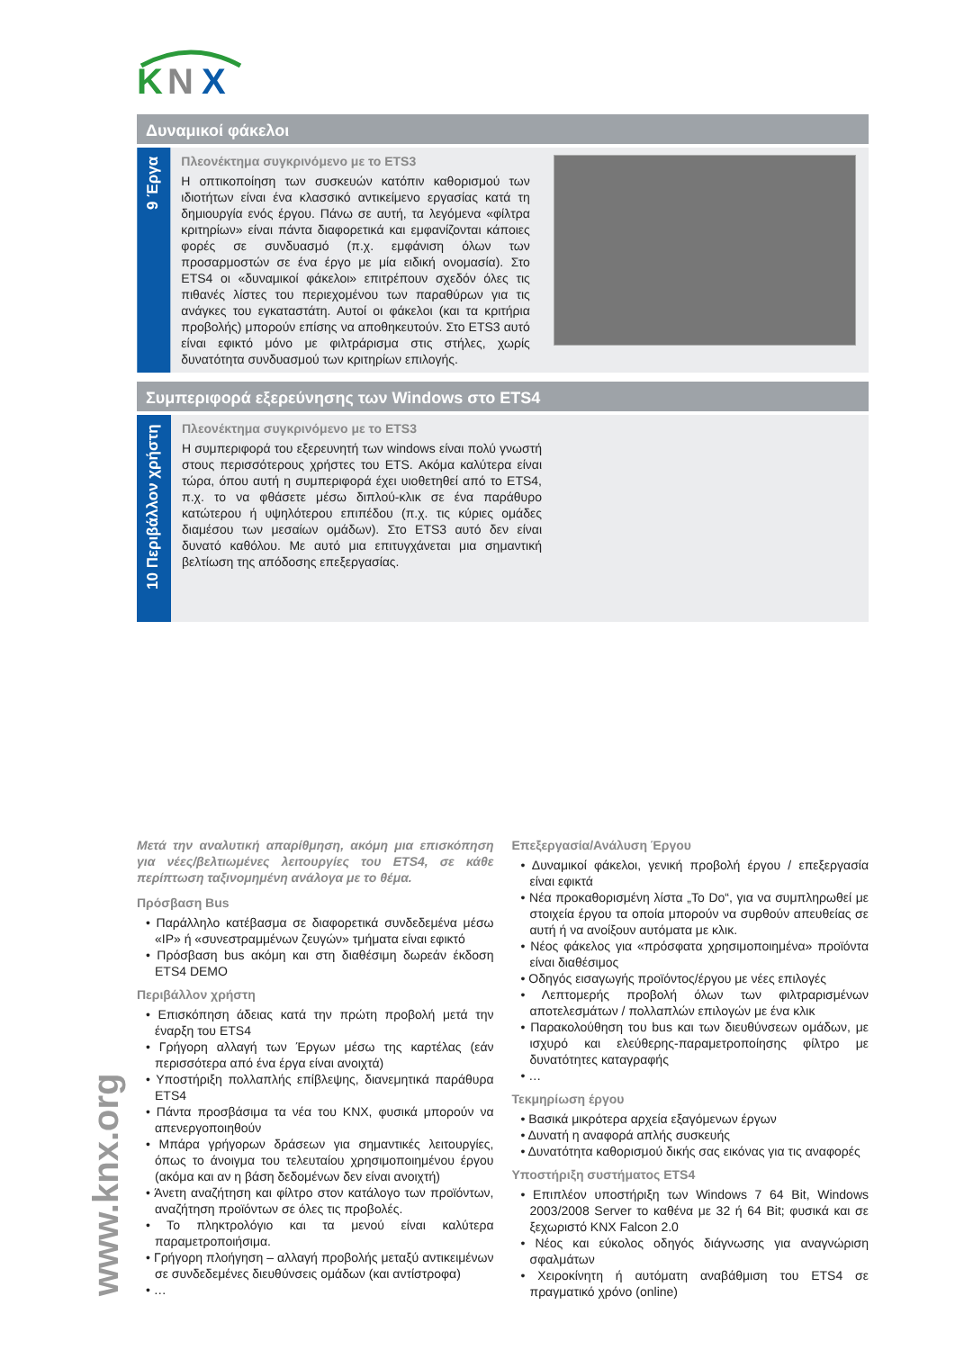K
N
X
Δυναμικοί φάκελοι
9 Έργα
Πλεονέκτημα συγκρινόμενο με το ETS3
Η οπτικοποίηση των συσκευών κατόπιν καθορισμού των ιδιοτήτων είναι ένα κλασσικό αντικείμενο εργασίας κατά τη δημιουργία ενός έργου. Πάνω σε αυτή, τα λεγόμενα «φίλτρα κριτηρίων» είναι πάντα διαφορετικά και εμφανίζονται κάποιες φορές σε συνδυασμό (π.χ. εμφάνιση όλων των προσαρμοστών σε ένα έργο με μία ειδική ονομασία). Στο ETS4 οι «δυναμικοί φάκελοι» επιτρέπουν σχεδόν όλες τις πιθανές λίστες του περιεχομένου των παραθύρων για τις ανάγκες του εγκαταστάτη. Αυτοί οι φάκελοι (και τα κριτήρια προβολής) μπορούν επίσης να αποθηκευτούν. Στο ETS3 αυτό είναι εφικτό μόνο με φιλτράρισμα στις στήλες, χωρίς δυνατότητα συνδυασμού των κριτηρίων επιλογής.
Συμπεριφορά εξερεύνησης των Windows στο ETS4
10 Περιβάλλον χρήστη
Πλεονέκτημα συγκρινόμενο με το ETS3
Η συμπεριφορά του εξερευνητή των windows είναι πολύ γνωστή στους περισσότερους χρήστες του ETS. Ακόμα καλύτερα είναι τώρα, όπου αυτή η συμπεριφορά έχει υιοθετηθεί από το ETS4, π.χ. το να φθάσετε μέσω διπλού-κλικ σε ένα παράθυρο κατώτερου ή υψηλότερου επιπέδου (π.χ. τις κύριες ομάδες διαμέσου των μεσαίων ομάδων). Στο ETS3 αυτό δεν είναι δυνατό καθόλου. Με αυτό μια επιτυγχάνεται μια σημαντική βελτίωση της απόδοσης επεξεργασίας.
Μετά την αναλυτική απαρίθμηση, ακόμη μια επισκόπηση για νέες/βελτιωμένες λειτουργίες του ETS4, σε κάθε περίπτωση ταξινομημένη ανάλογα με το θέμα.
Πρόσβαση Bus
• Παράλληλο κατέβασμα σε διαφορετικά συνδεδεμένα μέσω «IP» ή «συνεστραμμένων ζευγών» τμήματα είναι εφικτό
• Πρόσβαση bus ακόμη και στη διαθέσιμη δωρεάν έκδοση ETS4 DEMO
Περιβάλλον χρήστη
• Επισκόπηση άδειας κατά την πρώτη προβολή μετά την έναρξη του ETS4
• Γρήγορη αλλαγή των Έργων μέσω της καρτέλας (εάν περισσότερα από ένα έργα είναι ανοιχτά)
• Υποστήριξη πολλαπλής επίβλεψης, διανεμητικά παράθυρα ETS4
• Πάντα προσβάσιμα τα νέα του KNX, φυσικά μπορούν να απενεργοποιηθούν
• Μπάρα γρήγορων δράσεων για σημαντικές λειτουργίες, όπως το άνοιγμα του τελευταίου χρησιμοποιημένου έργου (ακόμα και αν η βάση δεδομένων δεν είναι ανοιχτή)
• Άνετη αναζήτηση και φίλτρο στον κατάλογο των προϊόντων, αναζήτηση προϊόντων σε όλες τις προβολές.
• Το πληκτρολόγιο και τα μενού είναι καλύτερα παραμετροποιήσιμα.
• Γρήγορη πλοήγηση – αλλαγή προβολής μεταξύ αντικειμένων σε συνδεδεμένες διευθύνσεις ομάδων (και αντίστροφα)
• …
Επεξεργασία/Ανάλυση Έργου
• Δυναμικοί φάκελοι, γενική προβολή έργου / επεξεργασία είναι εφικτά
• Νέα προκαθορισμένη λίστα „To Do“, για να συμπληρωθεί με στοιχεία έργου τα οποία μπορούν να συρθούν απευθείας σε αυτή ή να ανοίξουν αυτόματα με κλικ.
• Νέος φάκελος για «πρόσφατα χρησιμοποιημένα» προϊόντα είναι διαθέσιμος
• Οδηγός εισαγωγής προϊόντος/έργου με νέες επιλογές
• Λεπτομερής προβολή όλων των φιλτραρισμένων αποτελεσμάτων / πολλαπλών επιλογών με ένα κλικ
• Παρακολούθηση του bus και των διευθύνσεων ομάδων, με ισχυρό και ελεύθερης-παραμετροποίησης φίλτρο με δυνατότητες καταγραφής
• …
Τεκμηρίωση έργου
• Βασικά μικρότερα αρχεία εξαγόμενων έργων
• Δυνατή η αναφορά απλής συσκευής
• Δυνατότητα καθορισμού δικής σας εικόνας για τις αναφορές
Υποστήριξη συστήματος ETS4
• Επιπλέον υποστήριξη των Windows 7 64 Bit, Windows 2003/2008 Server το καθένα με 32 ή 64 Bit; φυσικά και σε ξεχωριστό KNX Falcon 2.0
• Νέος και εύκολος οδηγός διάγνωσης για αναγνώριση σφαλμάτων
• Χειροκίνητη ή αυτόματη αναβάθμιση του ETS4 σε πραγματικό χρόνο (online)
www.knx.org